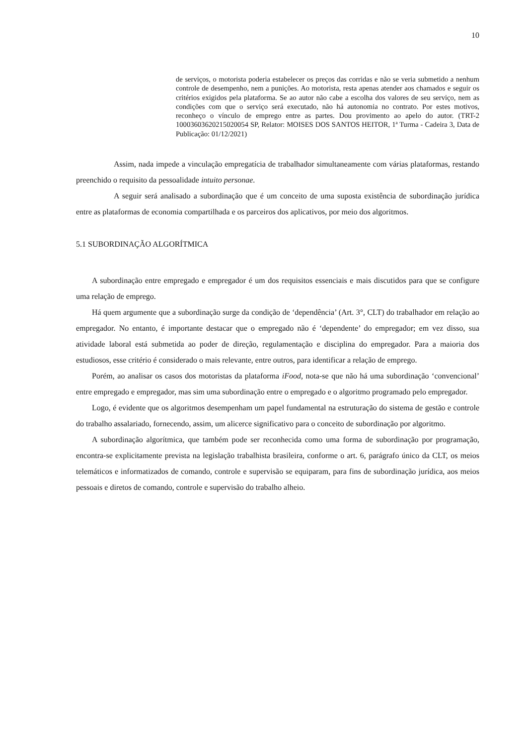10
de serviços, o motorista poderia estabelecer os preços das corridas e não se veria submetido a nenhum controle de desempenho, nem a punições. Ao motorista, resta apenas atender aos chamados e seguir os critérios exigidos pela plataforma. Se ao autor não cabe a escolha dos valores de seu serviço, nem as condições com que o serviço será executado, não há autonomia no contrato. Por estes motivos, reconheço o vínculo de emprego entre as partes. Dou provimento ao apelo do autor. (TRT-2 10003603620215020054 SP, Relator: MOISES DOS SANTOS HEITOR, 1ª Turma - Cadeira 3, Data de Publicação: 01/12/2021)
Assim, nada impede a vinculação empregatícia de trabalhador simultaneamente com várias plataformas, restando preenchido o requisito da pessoalidade intuito personae.
A seguir será analisado a subordinação que é um conceito de uma suposta existência de subordinação jurídica entre as plataformas de economia compartilhada e os parceiros dos aplicativos, por meio dos algoritmos.
5.1 SUBORDINAÇÃO ALGORÍTMICA
A subordinação entre empregado e empregador é um dos requisitos essenciais e mais discutidos para que se configure uma relação de emprego.
Há quem argumente que a subordinação surge da condição de ‘dependência’ (Art. 3°, CLT) do trabalhador em relação ao empregador. No entanto, é importante destacar que o empregado não é ‘dependente’ do empregador; em vez disso, sua atividade laboral está submetida ao poder de direção, regulamentação e disciplina do empregador. Para a maioria dos estudiosos, esse critério é considerado o mais relevante, entre outros, para identificar a relação de emprego.
Porém, ao analisar os casos dos motoristas da plataforma iFood, nota-se que não há uma subordinação ‘convencional’ entre empregado e empregador, mas sim uma subordinação entre o empregado e o algoritmo programado pelo empregador.
Logo, é evidente que os algoritmos desempenham um papel fundamental na estruturação do sistema de gestão e controle do trabalho assalariado, fornecendo, assim, um alicerce significativo para o conceito de subordinação por algoritmo.
A subordinação algorítmica, que também pode ser reconhecida como uma forma de subordinação por programação, encontra-se explicitamente prevista na legislação trabalhista brasileira, conforme o art. 6, parágrafo único da CLT, os meios telemáticos e informatizados de comando, controle e supervisão se equiparam, para fins de subordinação jurídica, aos meios pessoais e diretos de comando, controle e supervisão do trabalho alheio.